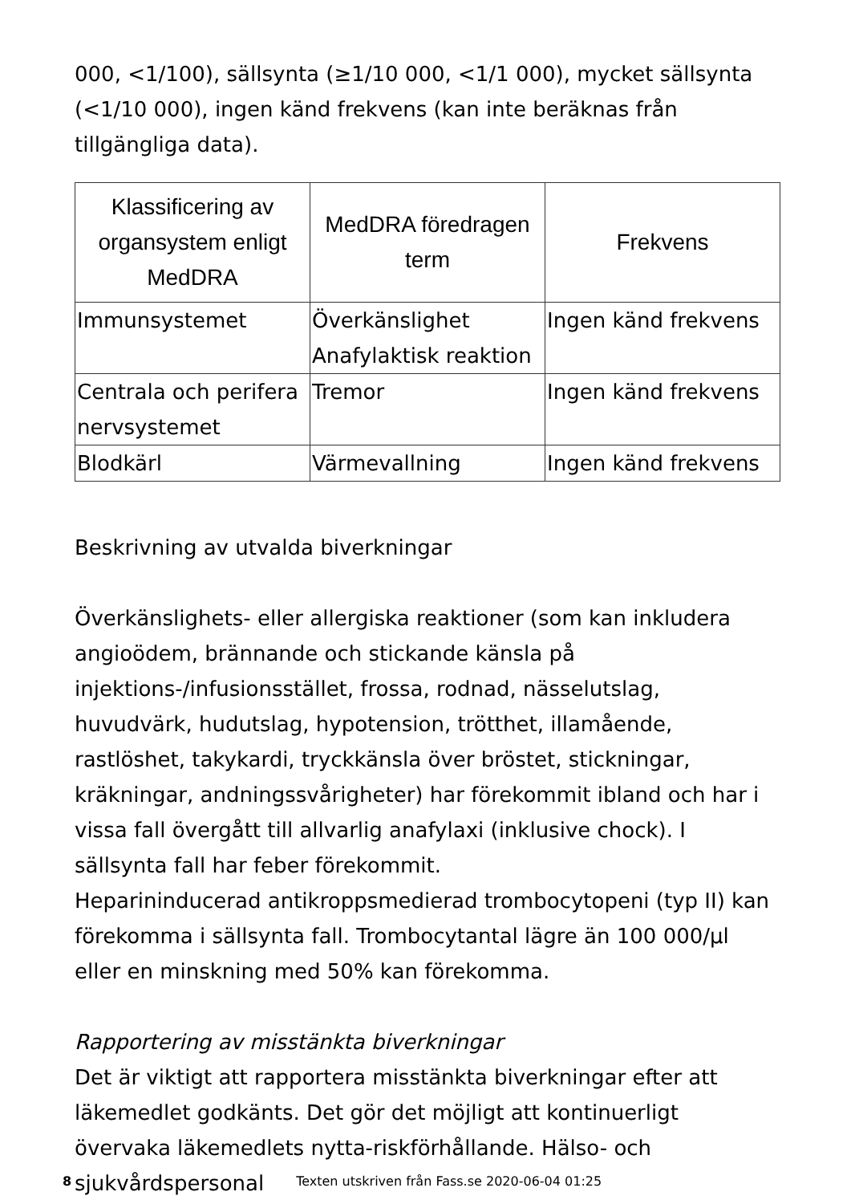000, <1/100), sällsynta (≥1/10 000, <1/1 000), mycket sällsynta (<1/10 000), ingen känd frekvens (kan inte beräknas från tillgängliga data).
| Klassificering av organsystem enligt MedDRA | MedDRA föredragen term | Frekvens |
| --- | --- | --- |
| Immunsystemet | Överkänslighet Anafylaktisk reaktion | Ingen känd frekvens |
| Centrala och perifera nervsystemet | Tremor | Ingen känd frekvens |
| Blodkärl | Värmevallning | Ingen känd frekvens |
Beskrivning av utvalda biverkningar
Överkänslighets- eller allergiska reaktioner (som kan inkludera angioödem, brännande och stickande känsla på injektions-/infusionsstället, frossa, rodnad, nässelutslag, huvudvärk, hudutslag, hypotension, trötthet, illamående, rastlöshet, takykardi, tryckkänsla över bröstet, stickningar, kräkningar, andningssvårigheter) har förekommit ibland och har i vissa fall övergått till allvarlig anafylaxi (inklusive chock). I sällsynta fall har feber förekommit.
Heparininducerad antikroppsmedierad trombocytopeni (typ II) kan förekomma i sällsynta fall. Trombocytantal lägre än 100 000/µl eller en minskning med 50% kan förekomma.
Rapportering av misstänkta biverkningar
Det är viktigt att rapportera misstänkta biverkningar efter att läkemedlet godkänts. Det gör det möjligt att kontinuerligt övervaka läkemedlets nytta-riskförhållande. Hälso- och sjukvårdspersonal
8 Texten utskriven från Fass.se 2020-06-04 01:25